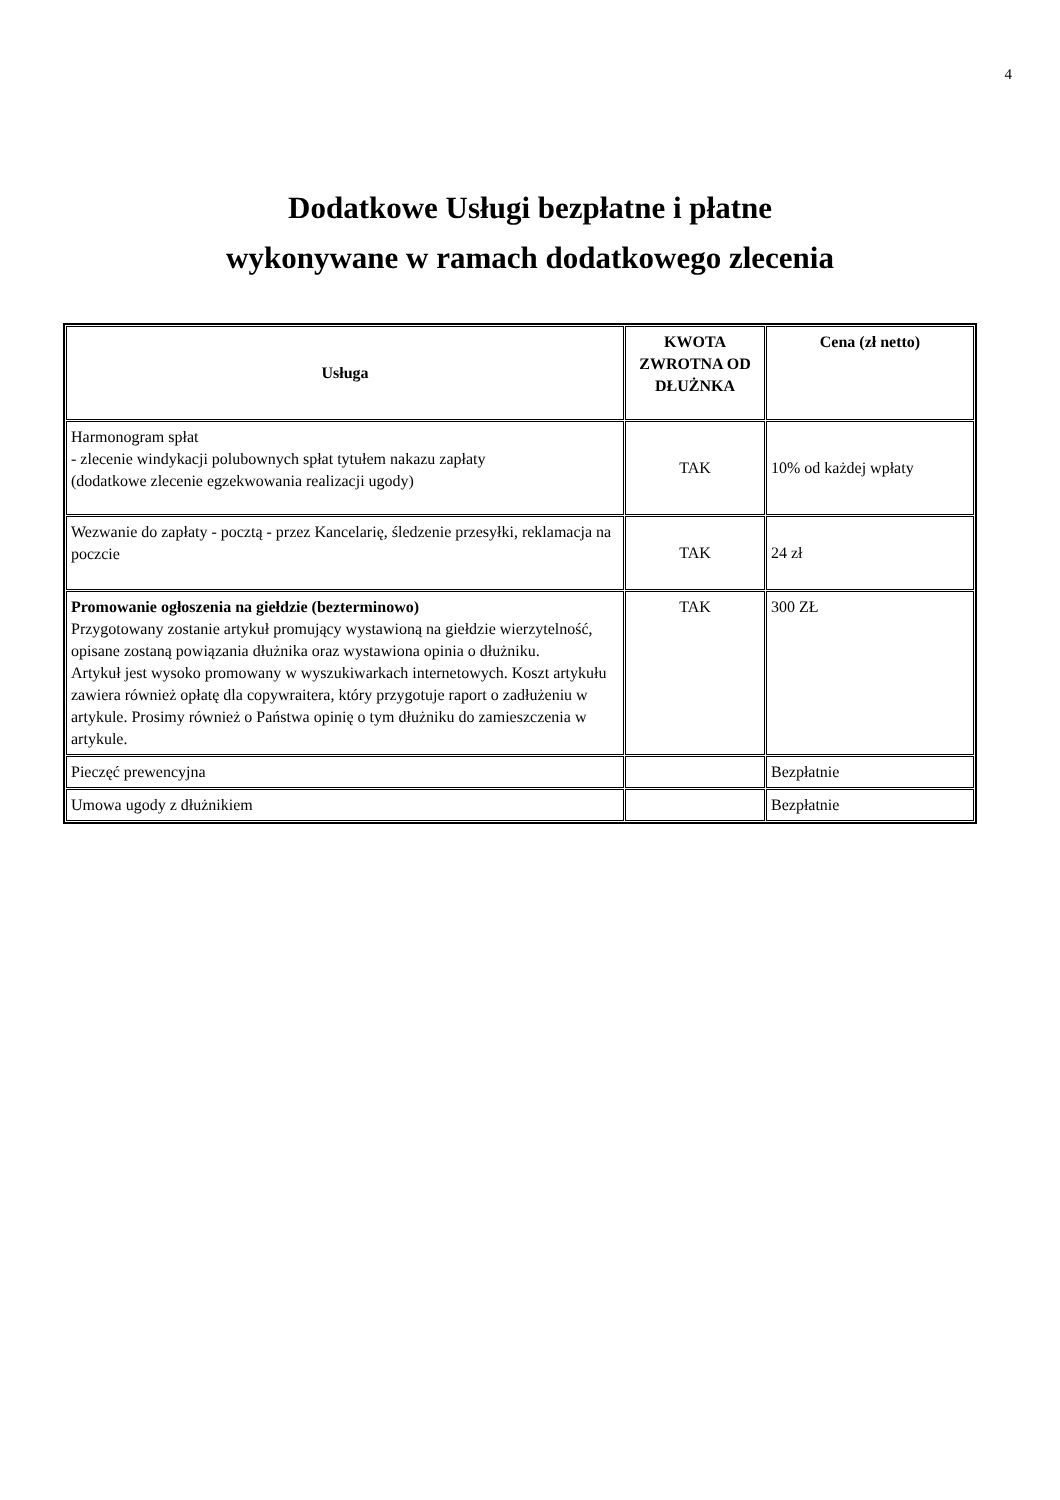4
Dodatkowe Usługi bezpłatne i płatne
wykonywane w ramach dodatkowego zlecenia
| Usługa | KWOTA ZWROTNA OD DŁUŻNKA | Cena (zł netto) |
| --- | --- | --- |
| Harmonogram spłat - zlecenie windykacji polubownych spłat tytułem nakazu zapłaty (dodatkowe zlecenie egzekwowania realizacji ugody) | TAK | 10% od każdej wpłaty |
| Wezwanie do zapłaty - pocztą - przez Kancelarię, śledzenie przesyłki, reklamacja na poczcie | TAK | 24 zł |
| Promowanie ogłoszenia na giełdzie (bezterminowo) Przygotowany zostanie artykuł promujący wystawioną na giełdzie wierzytelność, opisane zostaną powiązania dłużnika oraz wystawiona opinia o dłużniku. Artykuł jest wysoko promowany w wyszukiwarkach internetowych. Koszt artykułu zawiera również opłatę dla copywraitera, który przygotuje raport o zadłużeniu w artykule. Prosimy również o Państwa opinię o tym dłużniku do zamieszczenia w artykule. | TAK | 300 ZŁ |
| Pieczęć prewencyjna | | Bezpłatnie |
| Umowa ugody z dłużnikiem | | Bezpłatnie |